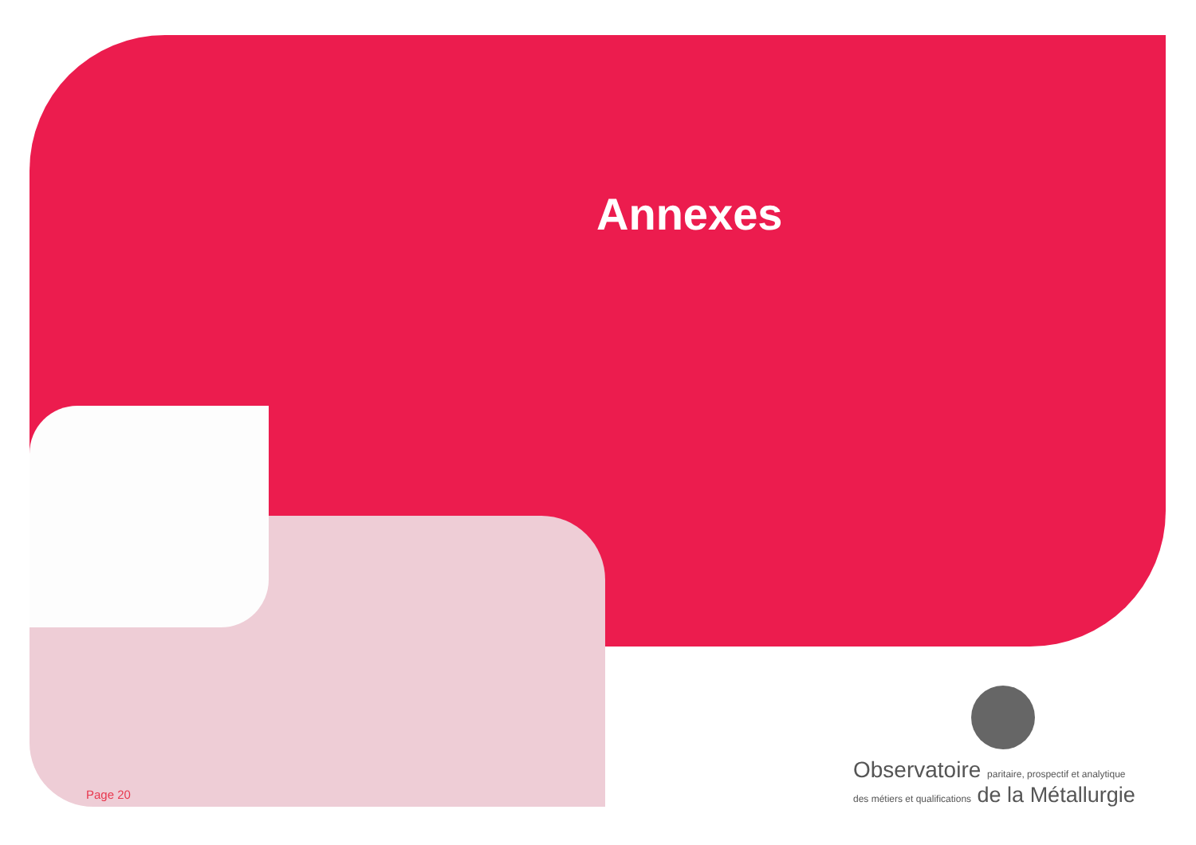Annexes
Page 20
Observatoire paritaire, prospectif et analytique
des métiers et qualifications de la Métallurgie